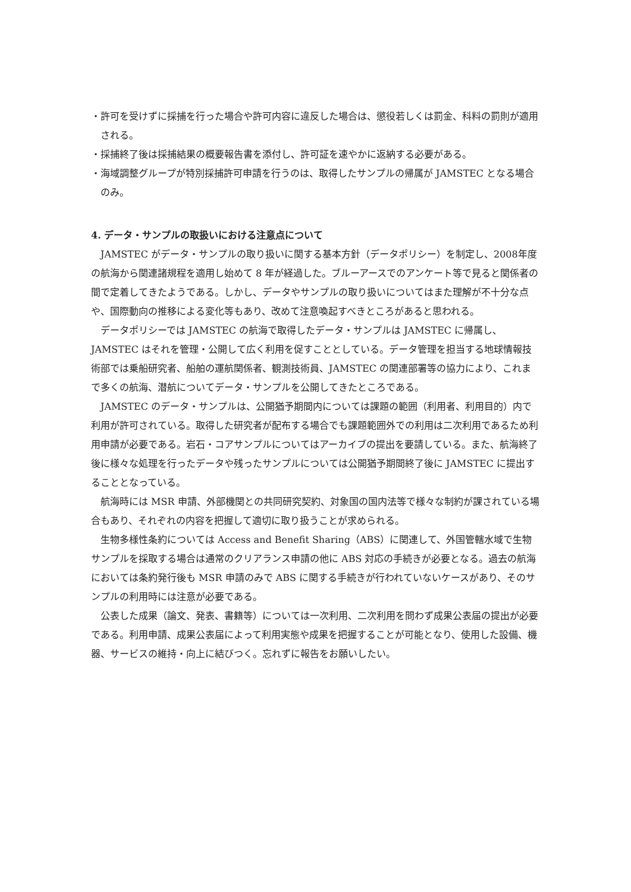・許可を受けずに採捕を行った場合や許可内容に違反した場合は、懲役若しくは罰金、科料の罰則が適用される。
・採捕終了後は採捕結果の概要報告書を添付し、許可証を速やかに返納する必要がある。
・海域調整グループが特別採捕許可申請を行うのは、取得したサンプルの帰属が JAMSTEC となる場合のみ。
4. データ・サンプルの取扱いにおける注意点について
JAMSTEC がデータ・サンプルの取り扱いに関する基本方針（データポリシー）を制定し、2008年度の航海から関連諸規程を適用し始めて 8 年が経過した。ブルーアースでのアンケート等で見ると関係者の間で定着してきたようである。しかし、データやサンプルの取り扱いについてはまた理解が不十分な点や、国際動向の推移による変化等もあり、改めて注意喚起すべきところがあると思われる。
データポリシーでは JAMSTEC の航海で取得したデータ・サンプルは JAMSTEC に帰属し、JAMSTEC はそれを管理・公開して広く利用を促すこととしている。データ管理を担当する地球情報技術部では乗船研究者、船舶の運航関係者、観測技術員、JAMSTEC の関連部署等の協力により、これまで多くの航海、潜航についてデータ・サンプルを公開してきたところである。
JAMSTEC のデータ・サンプルは、公開猶予期間内については課題の範囲（利用者、利用目的）内で利用が許可されている。取得した研究者が配布する場合でも課題範囲外での利用は二次利用であるため利用申請が必要である。岩石・コアサンプルについてはアーカイブの提出を要請している。また、航海終了後に様々な処理を行ったデータや残ったサンプルについては公開猶予期間終了後に JAMSTEC に提出することとなっている。
航海時には MSR 申請、外部機関との共同研究契約、対象国の国内法等で様々な制約が課されている場合もあり、それぞれの内容を把握して適切に取り扱うことが求められる。
生物多様性条約については Access and Benefit Sharing（ABS）に関連して、外国管轄水域で生物サンプルを採取する場合は通常のクリアランス申請の他に ABS 対応の手続きが必要となる。過去の航海においては条約発行後も MSR 申請のみで ABS に関する手続きが行われていないケースがあり、そのサンプルの利用時には注意が必要である。
公表した成果（論文、発表、書籍等）については一次利用、二次利用を問わず成果公表届の提出が必要である。利用申請、成果公表届によって利用実態や成果を把握することが可能となり、使用した設備、機器、サービスの維持・向上に結びつく。忘れずに報告をお願いしたい。